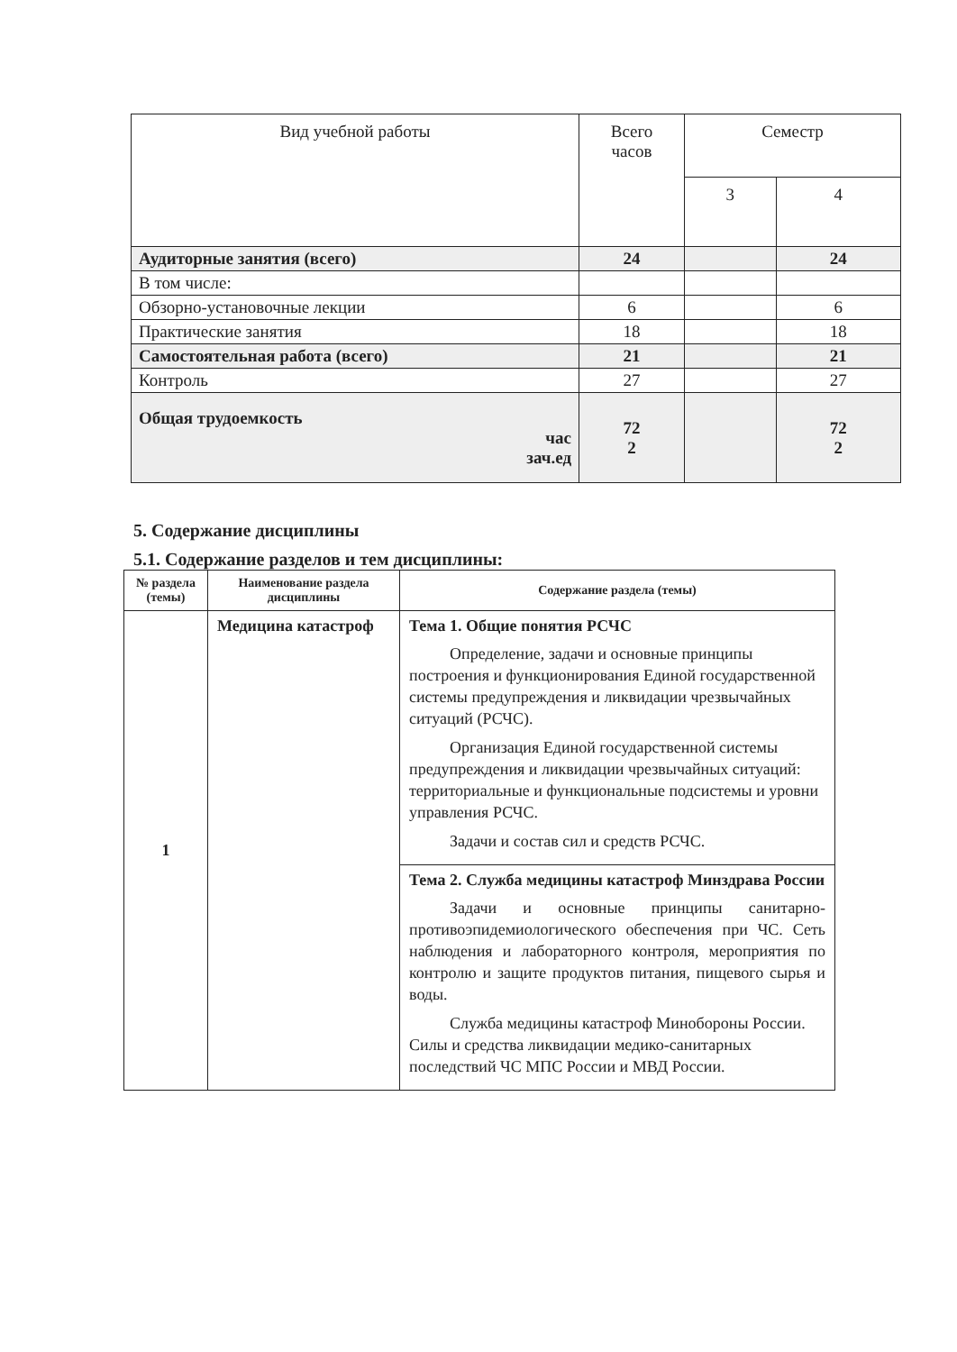| Вид учебной работы | Всего часов | Семестр | |
| --- | --- | --- | --- |
| | | 3 | 4 |
| Аудиторные занятия (всего) | 24 | | 24 |
| В том числе: | | | |
| Обзорно-установочные лекции | 6 | | 6 |
| Практические занятия | 18 | | 18 |
| Самостоятельная работа (всего) | 21 | | 21 |
| Контроль | 27 | | 27 |
| Общая трудоемкость час зач.ед | 72 2 | | 72 2 |
5. Содержание дисциплины
5.1. Содержание разделов и тем дисциплины:
| № раздела (темы) | Наименование раздела дисциплины | Содержание раздела (темы) |
| --- | --- | --- |
| 1 | Медицина катастроф | Тема 1. Общие понятия РСЧС Определение, задачи и основные принципы построения и функционирования Единой государственной системы предупреждения и ликвидации чрезвычайных ситуаций (РСЧС). Организация Единой государственной системы предупреждения и ликвидации чрезвычайных ситуаций: территориальные и функциональные подсистемы и уровни управления РСЧС. Задачи и состав сил и средств РСЧС. |
| | | Тема 2. Служба медицины катастроф Минздрава России Задачи и основные принципы санитарно-противоэпидемиологического обеспечения при ЧС. Сеть наблюдения и лабораторного контроля, мероприятия по контролю и защите продуктов питания, пищевого сырья и воды. Служба медицины катастроф Минобороны России. Силы и средства ликвидации медико-санитарных последствий ЧС МПС России и МВД России. |